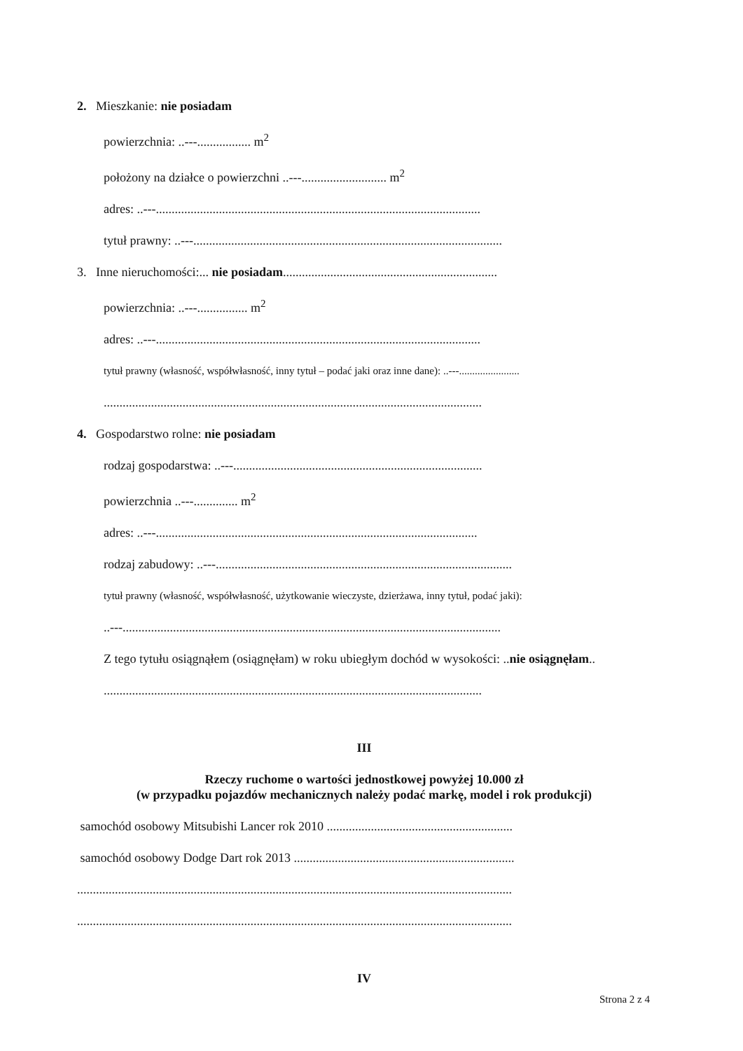2. Mieszkanie: nie posiadam
powierzchnia: ..---................. m<sup>2</sup>
położony na działce o powierzchni ..---........................... m<sup>2</sup>
adres: ..---.......................................................................................................
tytuł prawny: ..---..................................................................................................
3. Inne nieruchomości:... nie posiadam....................................................................
powierzchnia: ..---................ m<sup>2</sup>
adres: ..---.......................................................................................................
tytuł prawny (własność, współwłasność, inny tytuł – podać jaki oraz inne dane): ..---.......................
........................................................................................................................
4. Gospodarstwo rolne: nie posiadam
rodzaj gospodarstwa: ..---...............................................................................
powierzchnia ..---.............. m<sup>2</sup>
adres: ..---......................................................................................................
rodzaj zabudowy: ..---..............................................................................................
tytuł prawny (własność, współwłasność, użytkowanie wieczyste, dzierżawa, inny tytuł, podać jaki):
..---........................................................................................................................
Z tego tytułu osiągnąłem (osiągnęłam) w roku ubiegłym dochód w wysokości: ..nie osiągnęłam..
........................................................................................................................
III
Rzeczy ruchome o wartości jednostkowej powyżej 10.000 zł
(w przypadku pojazdów mechanicznych należy podać markę, model i rok produkcji)
samochód osobowy Mitsubishi Lancer rok 2010 ...........................................................
samochód osobowy Dodge Dart rok 2013 ......................................................................
..........................................................................................................................................
..........................................................................................................................................
IV
Strona 2 z 4